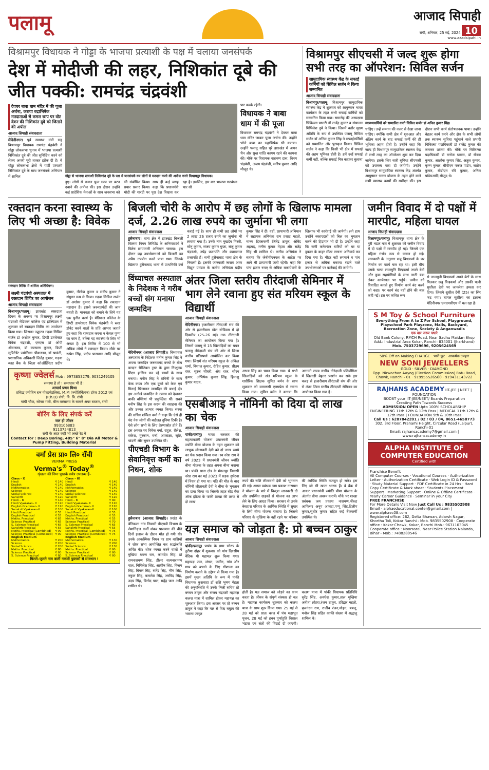पलामू
आजाद सिपाही
रांची, शनिवार, 25 मई, 2024 10
www.azadsipahi.in
विश्रामपुर विधायक ने गोड्डा के भाजपा प्रत्याशी के पक्ष में चलाया जनसंपर्क
देश में मोदीजी की लहर, निशिकांत दूबे की जीत पक्की: रामचंद्र चंद्रवंशी
देवघर बाबा धाम मंदिर में की पूजा अर्चना, कराया रुद्राभिषेक मतदाताओं से कमल छाप पर वोट देकर की निशिकांत दुबे को जिताने की अपील
आजाद सिपाही संवाददाता
मेदिनीनगर। पूर्व स्वास्थ्य मंत्री सह विश्रामपुर विधायक रामचंद्र चंद्रवंशी ने गोड्डा लोकसभा चुनाव में भाजपा प्रत्याशी निशिकांत दुबे की जीत सुनिश्चित करने को लेकर अपनी पूरी ताकत झोंक दी है। वे गोड्डा लोकसभा क्षेत्रों में पार्टी प्रत्याशी निशिकांत दुबे के साथ जनसंपर्क अभियान में शामिल
गोड्डा से भाजपा प्रत्याशी निशिकांत दूबे के पक्ष में जनसंपर्क कर लोगों से मतदान करने की अपील करते विश्रामपुर विधायक।
हुए। लोगों से कमल फूल छाप पर बटन दबाने की अपील की। इस दौरान उन्होंने कई प्रादेशिक नेताओं के साथ जनसभा को भी संबोधित किया। साथ ही कई जगह प्रचार प्रसार किया। कहा कि प्रधानमंत्री मोदी की गारंटी पर पूरा देश विश्वास कर रहा है। इसलिए, इस बार भाजपा गठबंधन चार सौ
पार करके रहेगी।
विधायक ने बाबा धाम में की पूजा
विधायक रामचंद्र चंद्रवंशी ने देवघर बाबा धाम मंदिर जाकर पूजा अर्चना की। उन्होंने भोले बाबा का रुद्राभिषेक भी कराया। उन्होंने पलामू सहित पूरे झारखंड में अमन चैन और सुख शांति कायम रहने की कामना की। मौके पर विधायक नारायण दास, विनय चंद्रवंशी, अजय चंद्रवंशी, मनीष कुमार आदि मौजूद थे।
विश्रामपुर सीएचसी में जल्द शुरू होगा सभी तरह का ऑपरेशन: सिविल सर्जन
सामुदायिक स्वास्थ्य केंद्र के सफाई कर्मियों को सिविल सर्जन ने किया सम्मानित
आजाद सिपाही संवाददाता
विश्रामपुर/पलामू। विश्रामपुर सामुदायिक स्वास्थ्य केंद्र में शुक्रवार को आयुष्मान भारत कार्यक्रम के तहत सभी सफाई कर्मियों को सम्मानित किया गया। समारोह की अध्यक्षता चिकित्सा प्रभारी डॉ राजेंद्र कुमार व संचालन मिथिलेश दुबे ने किया। जिसमें बतौर मुख्य अतिथि के रूप में उपस्थित पलामू सिविल सर्जन डॉ अनिल कुमार सिंह ने सफाईकर्मियों को सम्मानित और पुरस्कृत किया। सिविल सर्जन ने कहा कि किसी भी क्षेत्र में सफाई की अहम भूमिका होती है। हमें उन्हें सफाई कर्मी नहीं, बल्कि सफाई मित्र कहकर बुलाना
स्वास्थ्यकर्मियों को सम्मानित करते सिविल सर्जन डॉ अनिल कुमार सिंह।
चाहिए। उन्हें सम्मान की नजर से देखा जाना चाहिए। क्योंकि सभी क्षेत्र में शुरुआत और अंतिम कार्य के बाद सफाई कर्मी की ही भूमिका अहम होती है। उन्होंने कहा कि जल्द ही विश्रामपुर सामुदायिक स्वास्थ्य केंद्र में सभी तरह का ऑपरेशन शुरू कर दिया जायेगा। इसके लिए सारी सुविधा सीएचसी को उपलब्ध करा दी जायेगी। उन्होंने विश्रामपुर सामुदायिक स्वास्थ्य केंद्र अंतर्गत आयुष्मान भारत योजना के तहत होने वाले सभी स्वास्थ्य कार्यों की समीक्षा की। इस दौरान सभी कार्य संतोषजनक पाया। उन्होंने बेहतर कार्य करने और क्षेत्र के सभी लोगों तक स्वास्थ्य सुविधा पहुंचाने वाले प्रभारी चिकित्सा पदाधिकारी डॉ राजेंद्र कुमार की जमकर प्रशंसा की। मौके पर चिकित्सा पदाधिकारी डॉ मनोज थामस, डॉ धीरज कुमार, आलोक कुमार सिंह, अतुल कुमार, कृष्ण कुमार, बीपीएम पंकज पांडेय, संतोष कुमार, बीडीएम रवि कुमार, अनिल पांडेयआदि मौजूद थे।
रक्तदान करना स्वास्थ्य के लिए भी अच्छा है: विवेक
रक्तदान शिविर में शामिल अतिथिगण।
लक्ष्मी चंद्रवंशी अस्पताल में रक्तदान शिविर का आयोजन
आजाद सिपाही संवाददाता
विश्रामपुर/पलामू। झारखंड रक्तदाता दिवस के अवसर पर विश्रामपुर लक्ष्मी चंद्रवंशी मेडिकल कॉलेज एंड हॉस्पिटल में शुक्रवार को रक्तदान शिविर का आयोजन किया गया। जिसका उद्घाटन गढ़वा सिविल सर्जन डॉ अशोक कुमार, डिप्टी डायरेक्टर विवेक चंद्रवंशी, एमएस डॉ ओपी श्रीवास्तव, डॉ कल्याण कुमार, डिप्टी सुप्रिटेंडेंट ज्योतिका श्रीवास्तव, डॉ स्रावंती, प्रशासनिक अधिकारी जितेंद्र कुमार, गढ़वा ब्लड बैंक के जिला कोऑर्डिनेटर प्रदीप कुमार, नीतीश कुमार व संदीप कुमार ने संयुक्त रूप से किया। गढ़वा सिविल सर्जन डॉ अशोक कुमार ने कहा कि रक्तदान महादान है। इससे जरूरतमंदों की जान बचती है। मानवता को बचाने के लिये यह एक पुनीत कार्य है। मेडिकल कॉलेज के डिप्टी डायरेक्टर विवेक चंद्रवंशी ने ब्लड डोनेट करने वालों के प्रति आभार जताते हुए कहा कि रक्तदान करना न केवल पुण्य का काम है, बल्कि यह स्वास्थ्य के लिए भी अच्छा है। इस शिविर में 100 से भी अधिक लोगों ने रक्तदान किया। मौके पर रूपेश सिंह, प्रदीप पासवान आदि मौजूद थे।
कृष्णा ज्वेलर्स Mob : 9973853279, 9031249105
समस्या है तो ! समाधान भी है !
आचार्य प्रणव मिश्रा
प्रसिद्ध ज्योतिष रत्न गोल्डमेडलिस्ट, M.M (ज्योतिर्विज्ञान) टॉपर 2012 एवं (P.h.D) रांची, वि. वि. रांची
गांधी चौक, सोनार गली, बीण वस्त्रालय के सामने अपर बाजार, रांची
बोरिंग के लिए संपर्क करें
जल ही जीवन
993106883
9113754813
रांची के अंदर कहीं भी अच्छे रेट में
Contact for : Deep Boring, 405" 6" 8" Dia All Motor & Pump Fitting, Building Material
वर्मा प्रेस प्रा० लि० राँची
VERMA PRESS
Verma's<sup>®</sup> Today<sup>®</sup>
श्रृंखला की निम्न पुस्तकें सर्वत्र उपलब्ध हैं–
| Class - X | | Class - IX | |
| --- | --- | --- | --- |
| Hindi | ₹ 140 | Hindi | ₹ 140 |
| English | ₹ 140 | English | ₹ 140 |
| Mathematics | ₹ 140 | Mathematics | ₹ 140 |
| Science | ₹ 140 | Science | ₹ 140 |
| Social Science | ₹ 140 | Social Science | ₹ 140 |
| Sanskrit | ₹ 120 | Sanskrit | ₹ 120 |
| Hindi – B | ₹ 140 | Hindi – B | ₹ 80 |
| Hindi Vyakaran– II | ₹ 120 | Hindi Vyakaran– II | ₹ 120 |
| English Grammar– II | ₹ 120 | English Grammar– II | ₹ 120 |
| Sanskrit Vyakaran–II | ₹ 100 | Sanskrit Vyakaran–II | ₹ 100 |
| Hindi Practical | ₹ 55 | Hindi Practical | ₹ 55 |
| English Practical | ₹ 55 | English Practical | ₹ 55 |
| Maths. Practical | ₹ 65 | Maths. Practical | ₹ 55 |
| Science Practical | ₹ 65 | Science Practical | ₹ 70 |
| S. Science Practical | ₹ 65 | S. Science Practical | ₹ 65 |
| Sanskrit Practical | ₹ 55 | Sanskrit Practical | ₹ 55 |
| Maths. Practical (Combined) | ₹ 90 | Maths. Practical (Combined) | ₹ 75 |
| Science Practical (Combined) | ₹ 90 | Science Practical (Combined) | ₹ 75 |
| English Medium | | English Medium | |
| Mathematics | ₹ 200 | Mathematics | ₹ 130 |
| Science | ₹ 200 | Science | ₹ 200 |
| Social Science | ₹ 200 | Social Science | ₹ 130 |
| Maths. Practical | ₹ 80 | Maths. Practical | ₹ 80 |
| Science Practical | ₹ 80 | Science Practical | ₹ 80 |
| S. Science Practical | ₹ 80 | S. Science Practical | ₹ 80 |
मिलते–जुलते नाम वाली नकली पुस्तकों से सावधान !
बिजली चोरी के आरोप में छह लोगों के खिलाफ मामला दर्ज, 2.26 लाख रुपये का जुर्माना भी लगा
आजाद सिपाही संवाददाता
हुसैनाबाद। थाना क्षेत्र में झारखंड बिजली वितरण निगम लिमिटेड के अभियंताओं ने विशेष छापामारी अभियान चलाया। इस दौरान छह उपभोक्ताओं को बिजली का अवैध उपयोग करते पाया गया। जिनके खिलाफ हुसैनाबाद थाना में प्राथमिकी दर्ज कराई गई है। साथ ही सभी छह लोगों पर 2 लाख 26 हजार रुपये का जुर्माना भी लगाया गया है। उनके नाम मुखदेव मिस्त्री, सोनू कुमार, संजय कुमार गुप्ता, संजू कुमार चंद्रवंशी, उपेंद्र प्रजापति और श्यामलाल प्रजापति हैं। सभी हुसैनाबाद थाना क्षेत्र के निवासी हैं। इसकी जानकारी जपला अवर विद्युत प्रमंडल के कनीय अभियंता प्रदीप कुमार सिंह ने दी। वहीं, छापामारी अभियान में सहायक अभियंता राम प्रसाद महतो, मानव दिवसकर्मी जितेंद्र ठाकुर, ओबैद अहमद, मनीष कुमार मेहता और सतेंद्र सिंह भी शामिल थे। कनीय अभियंता ने बताया कि जेबीवीएनएल के आदेश पर आगे भी छापामारी जारी रहेगी। कहा कि पांच हजार रुपए से अधिक बकायेदारों के खिलाफ भी कार्रवाई की जायेगी। लगे हाथ उन्होंने बकाएदारों को बिल का भुगतान करने की हिदायत भी दी है। उन्होंने कहा कि सभी कनेक्शन धारियों को घर या दुकान के बाहर मीटर लगाना अनिवार्य कर दिया गया है। मीटर नहीं लगवाने व पांच हजार से अधिक बकाया रखने वाले उपभोक्ताओं पर कार्रवाई की जायेगी।
विंध्याचल अस्पताल के निदेशक ने गरीब बच्चों संग मनाया जन्मदिन
मेदिनीनगर (आजाद सिपाही)। विंध्याचल अस्पताल के निदेशक मनीष कुमार सिंह ने अपना जन्मदिन जरूरतमंद बच्चों के बीच वरदान चैरिटेबल ट्रस्ट के द्वारा निःशुल्क शिक्षा हासिल कर रहे बच्चों के साथ मनाया। मनीष सिंह ने रागिनी के साथ केक काटा और एक दूसरे को केक एवं मिठाई खिलाकर जन्मदिन की बधाई दी। इस अनोखे जन्मदिन के उत्सव को देखकर बाकी बच्चियां भी प्रफुल्लित थीं। सबने मनीष सिंह के इस कदम की सराहना की और उनका आभार व्यक्त किया। संस्था की सचिव शर्मिला वर्मा ने कहा कि ऐसे ही चंद नेक लोगों की बदौलत दुनिया टिकी है। ऐसे लोग सभी के लिए प्रेरणास्रोत होते हैं। इस अवसर पर विवेक वर्मा, राहुल, शैलेश, राकेश, मुस्कान, वर्षा, आकांक्षा, सृष्टि, चांदनी और सुमन उपस्थित थीं।
पीएचडी विभाग के सेवानिवृत्त कर्मी का निधन, शोक
हुसैनाबाद (आजाद सिपाही)। प्रखंड के बेनिकला गांव निवासी पीएचडी विभाग के सेवानिवृत्त कर्मी शंकर पासवान की बीते दिनों इलाज के दौरान मौत हो गयी थी। उनके आकस्मिक निधन पर ग्राम वासियों ने शोक सभा आयोजित कर श्रद्धांजलि अर्पित की। शोक व्यक्त करने वालों में मुखिया श्रवण राम, कामदेव सिंह, डॉ रामनारायण सिंह, डीलर सत्यनारायण पाल, मिथिलेश सिंह, आशीष सिंह, विजय सिंह, बिमल सिंह, सतेंद्र सिंह, भीम सिंह, नकुल सिंह, कमलेश सिंह, अरविंद सिंह, उदय सिंह, बिनोद पाल, महेंद्र पाल आदि शामिल थे।
अंतर जिला स्तरीय तीरंदाजी सेमिनार में भाग लेने रवाना हुए संत मरियम स्कूल के विद्यार्थी
आजाद सिपाही संवाददाता
मेदिनीनगर। हजारीबाग तीरंदाजी संघ की ओर से हजारीबाग खेल स्टेडियम में दो दिवसीय (25-26 मई) तक तीरंदाजी सेमिनार का आयोजन किया गया है। जिसमें पलामू से 15 खिलाड़ियों का चयन पलामू तीरंदाजी संघ की ओर से जिला स्तरीय प्रतिस्पर्धा आयोजित कर किया गया। जिसमें संत मरियम स्कूल के अंकित शर्मा, विशाल कुमार, रोहित कुमार, प्रीतम राज, सूरज चौधरी, अंश राज, सौरव कुमार, अभिषेक कुमार सिंह, हिमाशु कुमार यादव,
अभय सिंह का चयन किया गया। ये सभी खिलाड़ियों को संत मरियम स्कूल के शारीरिक शिक्षक सुमित बर्मन के साथ शुक्रवार को वाराणसी एक्सप्रेस से रवाना किया गया। सुमित बर्मन ने बताया कि आगामी राज्य स्तरीय तीरंदाजी प्रतियोगिता में खिलाड़ी बेहतर प्रदर्शन कर सके इस वजह से हजारीबाग तीरंदाजी संघ की ओर से अंतर जिला स्तरीय तीरंदाजी सेमिनार का आयोजन किया गया है।
एसबीआइ ने नॉमिनी को दिया दो लाख का चेक
आजाद सिपाही संवाददाता
पांकी/पलामू। भारत सरकार की महत्वाकांक्षी योजना प्रधानमंत्री जीवन ज्योति बीमा योजना के तहत शुक्रवार को लाभुक लीलावती देवी को दो लाख रुपये का चेक प्रदान किया गया। स्व नरेश राम ने वर्ष 2023 में प्रधानमंत्री जीवन ज्योति बीमा योजना के तहत अपना बीमा कराया था। पांकी थाना क्षेत्र के मंगलपुर निवासी नरेश राम का मई 2023 में सड़क दुर्घटना में निधन हो गया था। पति की मौत के बाद नॉमिनी लीलावती देवी ने बीमा के भुगतान का दावा किया था जिसके तहत स्टेट बैंक ऑफ इंडिया के पांकी शाखा की तरफ से दो लाख
रुपये की राशि लीलावती देवी को भुगतान की गई। शाखा प्रबंधक जय प्रकाश नारायण ने योजना के बारे में विस्तृत जानकारी दी और उपस्थित ग्राहकों से योजना का लाभ लेने के लिए आग्रह किया। सरकार से उनके बेसहारा परिवार के आर्थिक स्थिति में सुधार के लिये बीमा योजना चलाया है। जिससे परिवार के मुखिया के नहीं रहने पर परिवार की आर्थिक स्थिति मजबूत हो सके। इस लिए जो भी खाता धारक हैं। वे बैंक में आकर प्रधानमंत्री ज्योति बीमा योजना के अंतर्गत बीमा अवश्य करायें। मौके पर शाखा प्रबंधक जय प्रकाश नारायण,फील्ड आफिसर अनूप आलदा,पप्पू सिंह,दिलीप कुमार,सुधीर कुमार सहित कई बैंककर्मी उपस्थित थे।
यज्ञ समाज को जोड़ता है: प्रो बच्चन ठाकुर
आजाद सिपाही संवाददाता
पांकी/पलामू। प्रखंड के ग्राम सोरठ के तुरीया दोहर में शुक्रवार को पांच दिवसीय वैदिक गौ महायज्ञ शुरू किया गया। महायज्ञ जल, जंगल, जमीन, गांव और गाय को बचाने के लिए गौशाला का निर्माण कराने के उद्देश्य से किया गया है। इसमें मुख्य अतिथि के रूप में पांकी विधायक कुशवाहा डॉ शशि भूषण मेहता की अनुपस्थिति में उनके निजी सचिव प्रो बच्चन ठाकुर और संजय चंद्रवंशी महायज्ञ कलश यात्रा में शामिल होकर महायज्ञ का शुरुआत किया। इस अवसर पर प्रो बच्चन ठाकुर ने कहा कि यज्ञ से विश्व बंधुत्व की भावना जागृत
होती है। यज्ञ समाज को जोड़ने का काम करता है। जीवन के संपूर्ण संस्कार ही यज्ञ है। महायज्ञ कार्यक्रम शुक्रवार को कलश यात्रा के साथ शुरू किया गया। 25 मई से 28 मई को प्रातः काल में पंच महाभूत पूजन, 28 मई को हवन पूर्णाहुति विशाल भंडारा एवं संतों की विदाई दी जाएगी। कलश यात्रा में पांकी विधायक प्रतिनिधि सुरेंद्र सिंह, अवधेश कुमार,ताल मुखिया अनीता लोहरा,रंजय ठाकुर, हरिद्वार महतो, बृजनंदन राम, राजीव रंजन,मोहन, बबलू, मनोज सिंह सहित काफी संख्या में श्रद्धालु शामिल थे।
जमीन विवाद में दो पक्षों में मारपीट, महिला घायल
आजाद सिपाही संवाददाता
विश्रामपुर/पलामू। विश्रामपुर थाना क्षेत्र के गुरी भंडार गांव में शुक्रवार को जमीन विवाद में दो पक्षों में मारपीट हो गई। जिसमें एक महिला गंभीर रूप से घायल हो गई। जानकारी के अनुसार छन्नू विश्वकर्मा के घर निर्माण का कार्य चल रहा था। इसी बीच उसके चाचा लालमुनि विश्वकर्मा अपने बेटों और कुछ सहयोगियों के साथ लाठी डंडा लेकर कार्यस्थल पर पहुंचे। जमीन को विवादित बताते हुए निर्माण कार्य बंद करने को कहा। पर कार्य बंद नहीं होने की बात कही गई। इस पर कथित रूप
से लालमुनी विश्वकर्मा अपने बेटों के साथ मिलकर छन्नू विश्वकर्मा और उसकी पत्नी सुशीला देवी पर जानलेवा हमला कर दिया। जिसमे शुशील देवी (25) का सिर फट गया। घायल सुशीला का इलाज मेदिनीनगर एमएमसीएच में चल रहा है।
S M Toy & School Furniture
Everything From A to Z For School, Playground, Playschool Park Playzone, Mails, Backyard, Recreation Zone, Society & Anganwadis
एक बार जरूर पधारे
Old Bank Colony, RMCH Road, Near Sadhu Maidan Shop
Add.: Industrial Area Kokar, Ranchi- 834001 (Jharkhand)
Mob. 7503729696, 9205624569
50% Off on Making CHARGE · भारी छूट · आकर्षक उपहार
NEW SONI JEWELLERS
GOLD · SILVER · DIAMOND
Opp. Nirwachan Aayog (Election Commission) Ratu Road, Chowk, Ranchi - 01 · 919955526560 · 919431143722
RAJHANS ACADEMY IIT-JEE | NEET | FOUNDATION
BOOST your IIT-JEE/NEET/ Boards Preparation
Creating Path Towards Success
ADMISSION OPEN Upto 100% SCHOLARSHIP
ENGINEERING 11th 12th & 12th Pass | MEDICAL 11th 12th & 12th Pass | FOUNDATION 9th & 10th Pass
Call Us : 6287842201 / 02 / 03 / 04, 0651-4658773
302, 3rd Floor, Pranami Height, Circular Road (Lalpur), Ranchi-01
Email: rajhansacademy7@gmail.com | www.rajhansacademy.in
ALPHA INSTITUTE OF COMPUTER EDUCATION
Certified with
Franchise Benefit
All Computer Courses · Vocational Courses · Authorization Letter · Authorization Certificate · Web Login ID & Password · Study Material Support · PDF Certificate in 24 Hrs · Hard Copy Certificate & Mark sheet · Students Placement Support · Marketing Support · Online & Offline Certificate · Yearly Career Guidance · Seminar in your City
FREE FRANCHISE
For More Details Visit Now Just Call Us : 9835502908
Email - alphaeducational.center@gmail.com | www.alphaec08.com
Registered office: 262, Delta Bhawan, Adarsh Nagar, Khortha Toli, Kokar Ranchi - Mob. 9835502908 · Cooperate office : Kokar Chowk, Kokar, Ranchi Mob.: 9631103045 · Cooperate office : Noorsarai, Near Police Station Nalanda, Bihar - Mob.: 7488289546